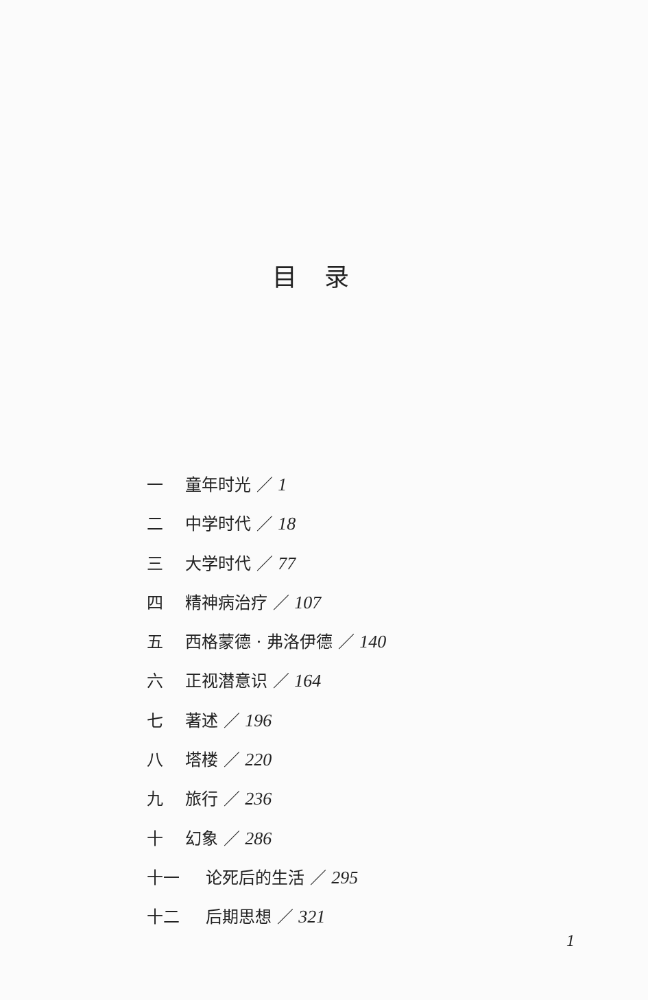目录
一 童年时光 ／ 1
二 中学时代 ／ 18
三 大学时代 ／ 77
四 精神病治疗 ／ 107
五 西格蒙德 · 弗洛伊德 ／ 140
六 正视潜意识 ／ 164
七 著述 ／ 196
八 塔楼 ／ 220
九 旅行 ／ 236
十 幻象 ／ 286
十一 论死后的生活 ／ 295
十二 后期思想 ／ 321
1